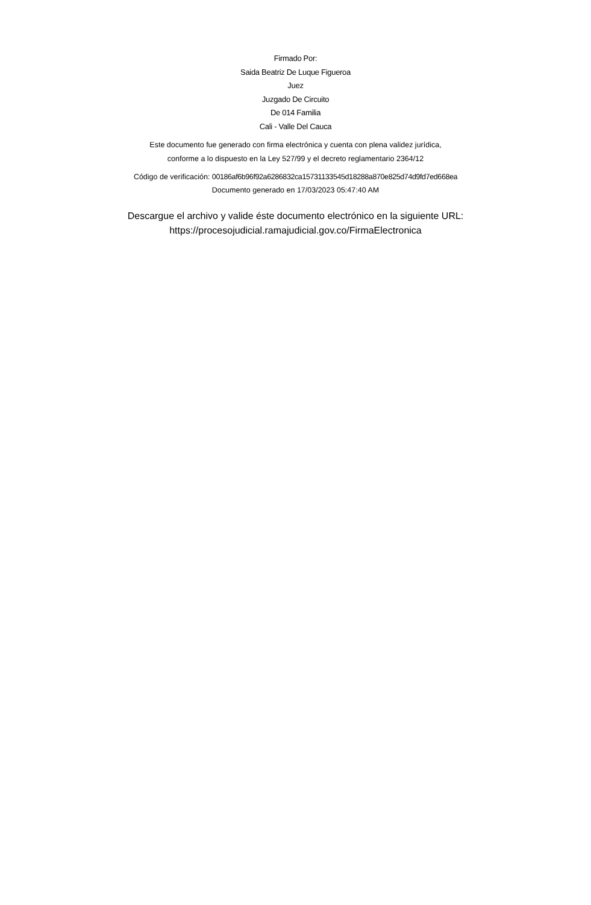Firmado Por:
Saida Beatriz De Luque Figueroa
Juez
Juzgado De Circuito
De 014 Familia
Cali - Valle Del Cauca
Este documento fue generado con firma electrónica y cuenta con plena validez jurídica,
conforme a lo dispuesto en la Ley 527/99 y el decreto reglamentario 2364/12
Código de verificación: 00186af6b96f92a6286832ca15731133545d18288a870e825d74d9fd7ed668ea
Documento generado en 17/03/2023 05:47:40 AM
Descargue el archivo y valide éste documento electrónico en la siguiente URL:
https://procesojudicial.ramajudicial.gov.co/FirmaElectronica